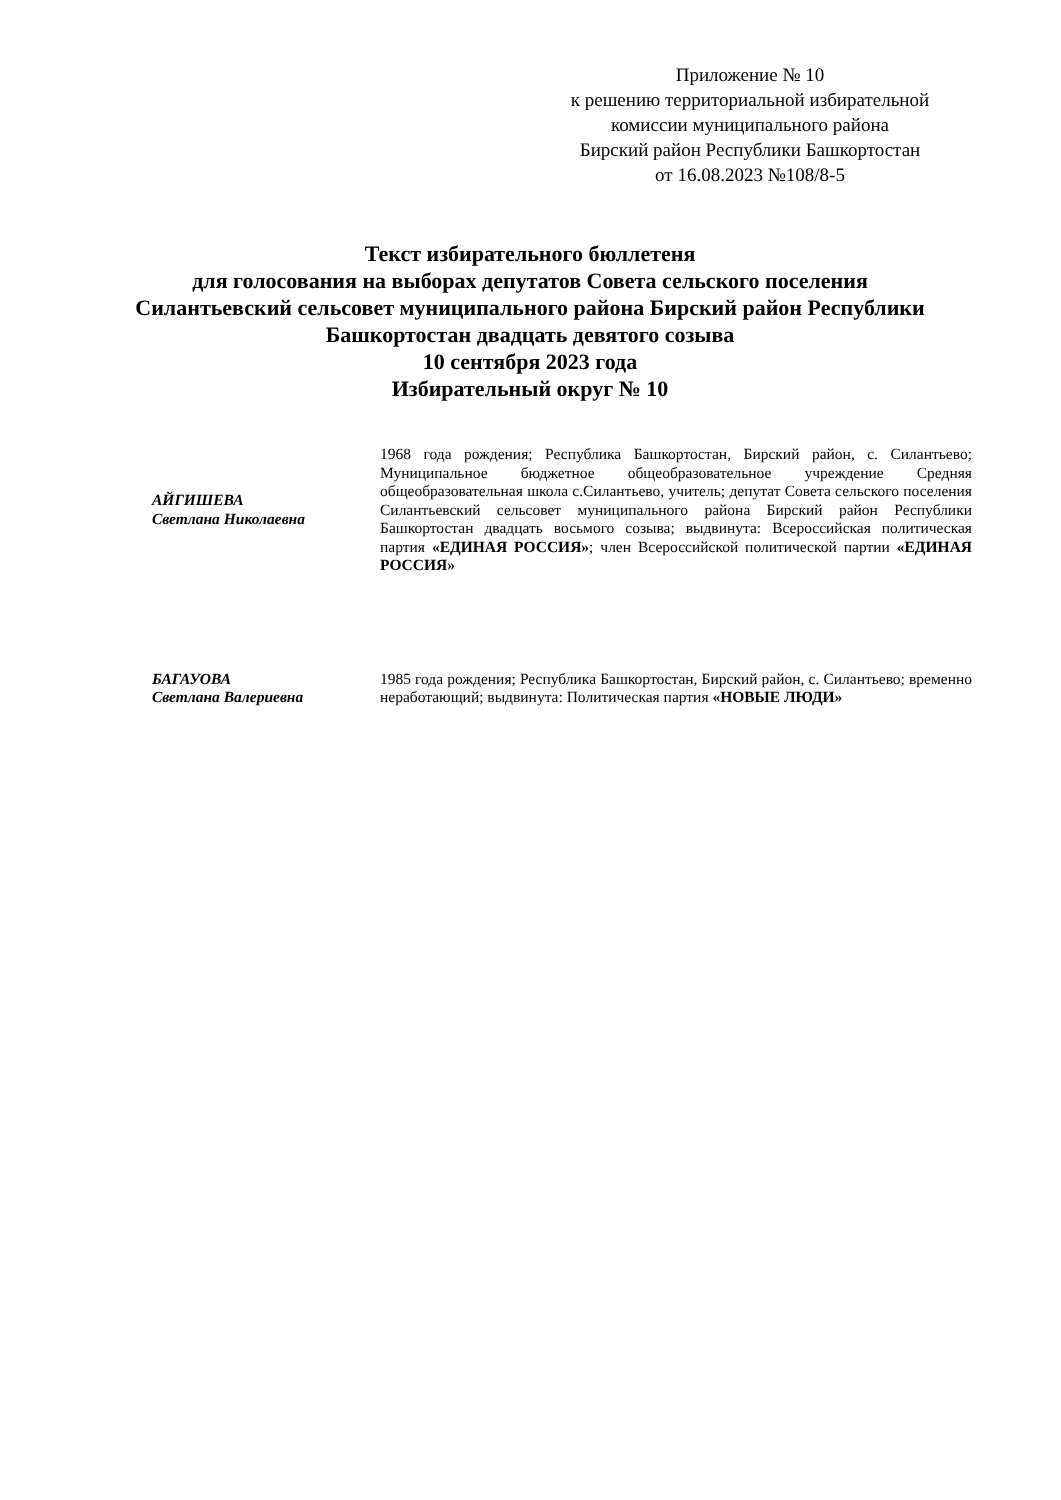Приложение № 10
к решению территориальной избирательной
комиссии муниципального района
Бирский район Республики Башкортостан
от 16.08.2023 №108/8-5
Текст избирательного бюллетеня
для голосования на выборах депутатов Совета сельского поселения
Силантьевский сельсовет муниципального района Бирский район Республики
Башкортостан двадцать девятого созыва
10 сентября 2023 года
Избирательный округ № 10
| АЙГИШЕВА Светлана Николаевна | 1968 года рождения; Республика Башкортостан, Бирский район, с. Силантьево; Муниципальное бюджетное общеобразовательное учреждение Средняя общеобразовательная школа с.Силантьево, учитель; депутат Совета сельского поселения Силантьевский сельсовет муниципального района Бирский район Республики Башкортостан двадцать восьмого созыва; выдвинута: Всероссийская политическая партия «ЕДИНАЯ РОССИЯ» ; член Всероссийской политической партии «ЕДИНАЯ РОССИЯ» |
| БАГАУОВА Светлана Валериевна | 1985 года рождения; Республика Башкортостан, Бирский район, с. Силантьево; временно неработающий; выдвинута: Политическая партия «НОВЫЕ ЛЮДИ» |